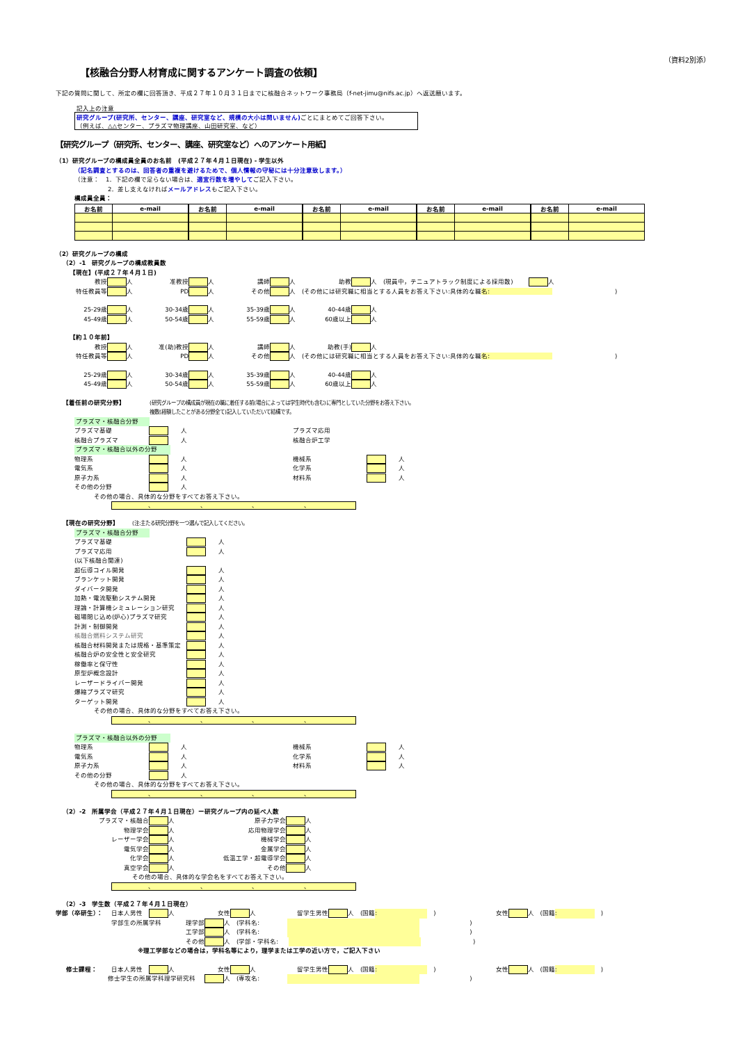（資料2別添）
【核融合分野人材育成に関するアンケート調査の依頼】
下記の質問に関して、所定の欄に回答頂き、平成２７年１０月３１日までに核融合ネットワーク事務局（f-net-jimu@nifs.ac.jp）へ返送願います。
記入上の注意
研究グループ(研究所、センター、講座、研究室など、規模の大小は問いません) ごとにまとめてご回答下さい。
（例えば、△△センター、プラズマ物理講座、山田研究室、など）
【研究グループ（研究所、センター、講座、研究室など）へのアンケート用紙】
（1）研究グループの構成員全員のお名前　(平成２７年４月１日現在) - 学生以外
（記名調査とするのは、回答者の重複を避けるためで、個人情報の守秘には十分注意致します。）
（注意：　1．下記の欄で足らない場合は、 適宜行数を増やして ご記入下さい。
2．差し支えなければ メールアドレス もご記入下さい。
構成員全員：
| お名前 | e-mail | お名前 | e-mail | お名前 | e-mail | お名前 | e-mail | お名前 | e-mail |
| --- | --- | --- | --- | --- | --- | --- | --- | --- | --- |
（2）研究グループの構成
（2）-1　研究グループの構成教員数
【現在】(平成２７年４月１日)
教授 人 准教授 人 講師 人 助教 人　(現員中，テニュアトラック制度による採用数) 人
特任教員等 人 PD 人 その他 人　(その他には研究職に相当とする人員をお答え下さい:具体的な職名:　　　　　　　　　　　　　　　　　　　　)
25-29歳 人 30-34歳 人 35-39歳 人 40-44歳 人
45-49歳 人 50-54歳 人 55-59歳 人 60歳以上 人
【約１０年前】
教授 人 准(助)教授 人 講師 人 助教(手) 人
特任教員等 人 PD 人 その他 人　(その他には研究職に相当とする人員をお答え下さい:具体的な職名:　　　　　　　　　　　　　　　　　　　　)
25-29歳 人 30-34歳 人 35-39歳 人 40-44歳 人
45-49歳 人 50-54歳 人 55-59歳 人 60歳以上 人
【着任前の研究分野】 (研究グループの構成員が現在の職に着任する前(場合によっては学生時代も含む)に専門としていた分野をお答え下さい。
複数(経験したことがある分野全て)記入していただいて結構です。
プラズマ・核融合分野
プラズマ基礎　　人 プラズマ応用
核融合プラズマ　　人 核融合炉工学
プラズマ・核融合以外の分野
物理系　　人 機械系　　人
電気系　　人 化学系　　人
原子力系　　人 材料系　　人
その他の分野　　人
その他の場合、具体的な分野をすべてお答え下さい。
、 、 、 、
【現在の研究分野】 (注:主たる研究分野を一つ選んで記入してください。
プラズマ・核融合分野
プラズマ基礎　　人
プラズマ応用　　人
(以下核融合関連)
超伝導コイル開発　　人
ブランケット開発　　人
ダイバータ開発　　人
加熱・電流駆動システム開発　　人
理論・計算機シミュレーション研究　　人
磁場閉じ込め(炉心)プラズマ研究　　人
計測・制御開発　　人
核融合燃料システム研究　　人
核融合材料開発または規格・基準策定　　人
核融合炉の安全性と安全研究　　人
稼働率と保守性　　人
原型炉概念設計　　人
レーザードライバー開発　　人
爆縮プラズマ研究　　人
ターゲット開発　　人
その他の場合、具体的な分野をすべてお答え下さい。
、 、 、 、
プラズマ・核融合以外の分野
物理系　　人 機械系　　人
電気系　　人 化学系　　人
原子力系　　人 材料系　　人
その他の分野　　人
その他の場合、具体的な分野をすべてお答え下さい。
、 、 、 、
（2）-2　所属学会（平成２７年４月１日現在）ー研究グループ内の延べ人数
プラズマ・核融合 人 原子力学会 人
物理学会 人 応用物理学会 人
レーザー学会 人 機械学会 人
電気学会 人 金属学会 人
化学会 人 低温工学・超電導学会 人
真空学会 人 その他 人
その他の場合、具体的な学会名をすべてお答え下さい。
、 、 、 、
（2）-3　学生数（平成２７年４月１日現在）
学部（卒研生）： 日本人男性 人 女性 人 留学生男性 人　(国籍:　　　　　　　　　) 女性 人　(国籍:　　　　　　　)
学部生の所属学科 理学部 人　(学科名: 　　　　　　　　)
工学部 人　(学科名: 　　　　　　　　)
その他 人　(学部・学科名: 　　　　　　　　 )
※理工学部などの場合は，学科名等により，理学または工学の近い方で，ご記入下さい
修士課程： 日本人男性 人 女性 人 留学生男性 人　(国籍:　　　　　　　　　) 女性 人　(国籍:　　　　　　　)
修士学生の所属学科理学研究科 人　(専攻名: 　　　　　　　　)